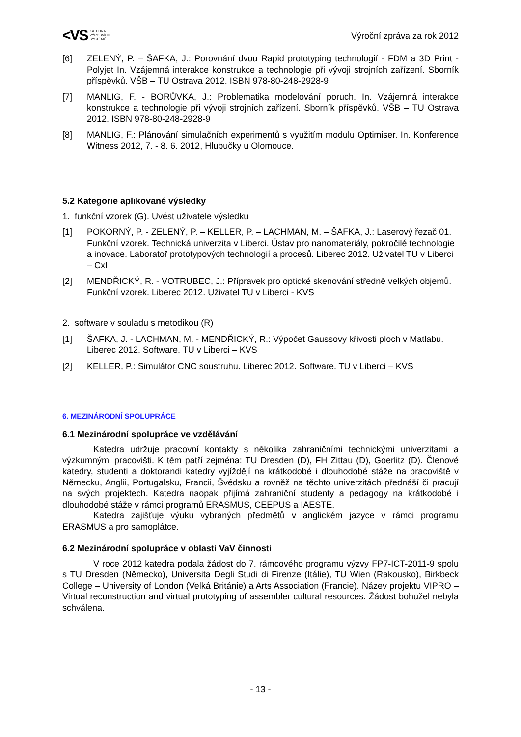<VS KATEDRA
VÝROBNÍCH
SYSTÉMŮ
Výroční zpráva za rok 2012
[6] ZELENÝ, P. – ŠAFKA, J.: Porovnání dvou Rapid prototyping technologií - FDM a 3D Print - Polyjet In. Vzájemná interakce konstrukce a technologie při vývoji strojních zařízení. Sborník příspěvků. VŠB – TU Ostrava 2012. ISBN 978-80-248-2928-9
[7] MANLIG, F. - BORŮVKA, J.: Problematika modelování poruch. In. Vzájemná interakce konstrukce a technologie při vývoji strojních zařízení. Sborník příspěvků. VŠB – TU Ostrava 2012. ISBN 978-80-248-2928-9
[8] MANLIG, F.: Plánování simulačních experimentů s využitím modulu Optimiser. In. Konference Witness 2012, 7. - 8. 6. 2012, Hlubučky u Olomouce.
5.2 Kategorie aplikované výsledky
1. funkční vzorek (G). Uvést uživatele výsledku
[1] POKORNÝ, P. - ZELENÝ, P. – KELLER, P. – LACHMAN, M. – ŠAFKA, J.: Laserový řezač 01. Funkční vzorek. Technická univerzita v Liberci. Ústav pro nanomateriály, pokročilé technologie a inovace. Laboratoř prototypových technologií a procesů. Liberec 2012. Uživatel TU v Liberci – CxI
[2] MENDŘICKÝ, R. - VOTRUBEC, J.: Přípravek pro optické skenování středně velkých objemů. Funkční vzorek. Liberec 2012. Uživatel TU v Liberci - KVS
2. software v souladu s metodikou (R)
[1] ŠAFKA, J. - LACHMAN, M. - MENDŘICKÝ, R.: Výpočet Gaussovy křivosti ploch v Matlabu. Liberec 2012. Software. TU v Liberci – KVS
[2] KELLER, P.: Simulátor CNC soustruhu. Liberec 2012. Software. TU v Liberci – KVS
6. MEZINÁRODNÍ SPOLUPRÁCE
6.1 Mezinárodní spolupráce ve vzdělávání
Katedra udržuje pracovní kontakty s několika zahraničními technickými univerzitami a výzkumnými pracovišti. K těm patří zejména: TU Dresden (D), FH Zittau (D), Goerlitz (D). Členové katedry, studenti a doktorandi katedry vyjíždějí na krátkodobé i dlouhodobé stáže na pracoviště v Německu, Anglii, Portugalsku, Francii, Švédsku a rovněž na těchto univerzitách přednáší či pracují na svých projektech. Katedra naopak přijímá zahraniční studenty a pedagogy na krátkodobé i dlouhodobé stáže v rámci programů ERASMUS, CEEPUS a IAESTE.
Katedra zajišťuje výuku vybraných předmětů v anglickém jazyce v rámci programu ERASMUS a pro samoplátce.
6.2 Mezinárodní spolupráce v oblasti VaV činnosti
V roce 2012 katedra podala žádost do 7. rámcového programu výzvy FP7-ICT-2011-9 spolu s TU Dresden (Německo), Universita Degli Studi di Firenze (Itálie), TU Wien (Rakousko), Birkbeck College – University of London (Velká Británie) a Arts Association (Francie). Název projektu VIPRO – Virtual reconstruction and virtual prototyping of assembler cultural resources. Žádost bohužel nebyla schválena.
- 13 -